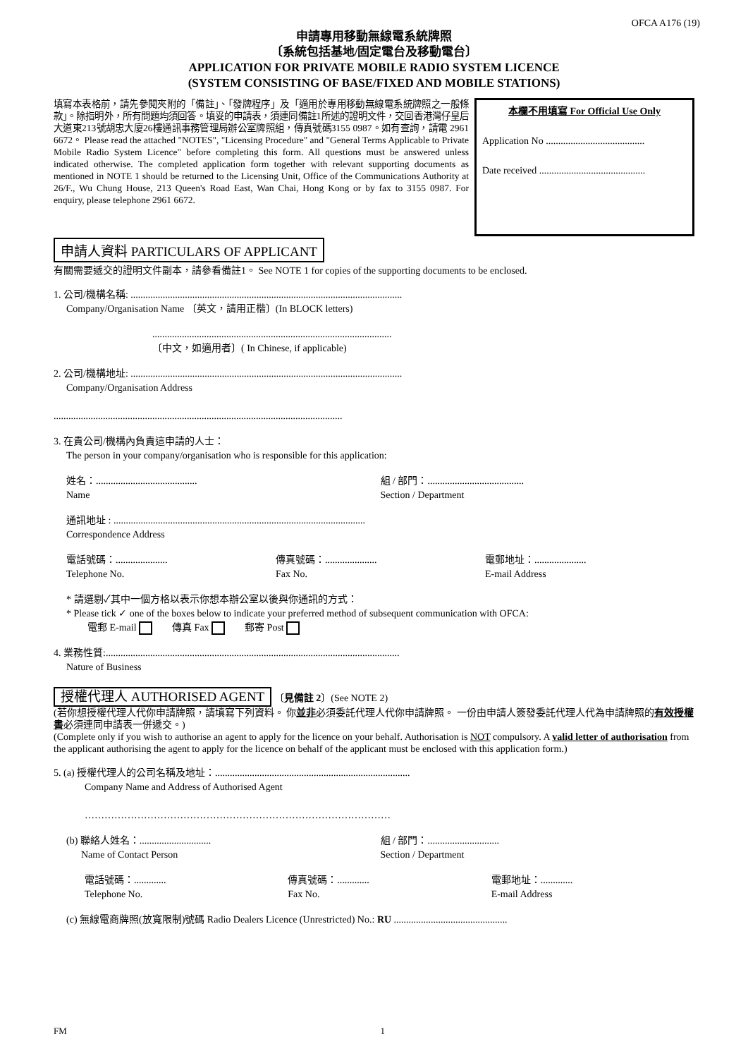OFCA A176 (19)
申請專用移動無線電系統牌照
〔系統包括基地/固定電台及移動電台〕
APPLICATION FOR PRIVATE MOBILE RADIO SYSTEM LICENCE
(SYSTEM CONSISTING OF BASE/FIXED AND MOBILE STATIONS)
填寫本表格前，請先參閱夾附的「備註」、「發牌程序」及「適用於專用移動無線電系統牌照之一般條款」。除指明外，所有問題均須回答。填妥的申請表，須連同備註1所述的證明文件，交回香港灣仔皇后大道東213號胡忠大廈26樓通訊事務管理局辦公室牌照組，傳真號碼3155 0987。如有查詢，請電 2961 6672。 Please read the attached "NOTES", "Licensing Procedure" and "General Terms Applicable to Private Mobile Radio System Licence" before completing this form. All questions must be answered unless indicated otherwise. The completed application form together with relevant supporting documents as mentioned in NOTE 1 should be returned to the Licensing Unit, Office of the Communications Authority at 26/F., Wu Chung House, 213 Queen's Road East, Wan Chai, Hong Kong or by fax to 3155 0987. For enquiry, please telephone 2961 6672.
本欄不用填寫 For Official Use Only
Application No ........................................
Date received ...........................................
申請人資料 PARTICULARS OF APPLICANT
有關需要遞交的證明文件副本，請參看備註1。 See NOTE 1 for copies of the supporting documents to be enclosed.
1. 公司/機構名稱: ..............................................................................................................
Company/Organisation Name 〔英文，請用正楷〕(In BLOCK letters)
.................................................................................................
〔中文，如適用者〕( In Chinese, if applicable)
2. 公司/機構地址: ..............................................................................................................
Company/Organisation Address
.....................................................................................................................
3. 在貴公司/機構內負責這申請的人士：
The person in your company/organisation who is responsible for this application:
姓名：.........................................
Name 組 / 部門：.......................................
Section / Department
通訊地址 : ......................................................................................................
Correspondence Address
電話號碼：.....................
Telephone No. 傳真號碼：.....................
Fax No. 電郵地址：.....................
E-mail Address
* 請選剔✓其中一個方格以表示你想本辦公室以後與你通訊的方式：
* Please tick ✓ one of the boxes below to indicate your preferred method of subsequent communication with OFCA:
電郵 E-mail 傳真 Fax 郵寄 Post
4. 業務性質:.......................................................................................................................
Nature of Business
授權代理人 AUTHORISED AGENT 〔見備註 2〕(See NOTE 2)
(若你想授權代理人代你申請牌照，請填寫下列資料。 你並非必須委託代理人代你申請牌照。 一份由申請人簽發委託代理人代為申請牌照的有效授權書必須連同申請表一併遞交。)
(Complete only if you wish to authorise an agent to apply for the licence on your behalf. Authorisation is NOT compulsory. A valid letter of authorisation from the applicant authorising the agent to apply for the licence on behalf of the applicant must be enclosed with this application form.)
5. (a) 授權代理人的公司名稱及地址：...............................................................................
Company Name and Address of Authorised Agent
…………………………………………………………………………………
(b) 聯絡人姓名：.............................
Name of Contact Person 組 / 部門：.............................
Section / Department
電話號碼：.............
Telephone No. 傳真號碼：.............
Fax No. 電郵地址：.............
E-mail Address
(c) 無線電商牌照(放寬限制)號碼 Radio Dealers Licence (Unrestricted) No.: RU ..............................................
FM 1